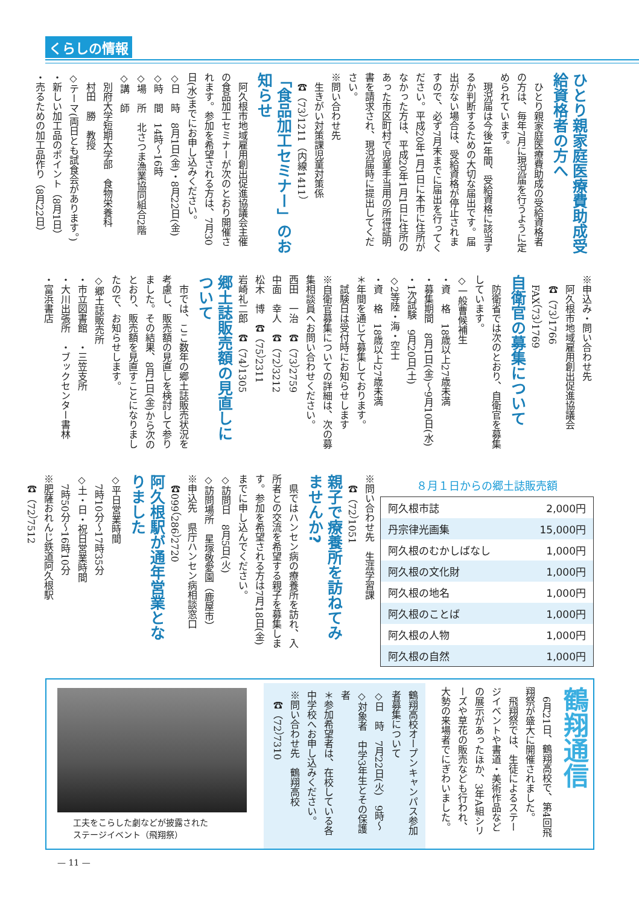くらしの情報
ひとり親家庭医療費助成受給資格者の方へ
　ひとり親家庭医療費助成の受給資格者の方は、毎年7月に現況届を行うように定められています。
　現況届は今後1年間、受給資格に該当するか判断するための大切な届出です。届出がない場合は、受給資格が停止されますので、必ず7月末までに届出を行ってください。平成20年1月1日に本市に住所がなかった方は、平成20年1月1日に住所のあった市区町村で児童手当用の所得証明書を請求され、現況届時に提出してください。
※問い合わせ先
　生きがい対策課児童対策係
　☎（73）1211（内線1411）
「食品加工セミナー」のお知らせ
　阿久根市地域雇用創出促進協議会主催の食品加工セミナーが次のとおり開催されます。参加を希望される方は、7月30日(水)までにお申し込みください。
◇日　時　8月1日(金)・8月22日(金)
◇時　間　14時～16時
◇場　所　北さつま漁業協同組合2階
◇講　師
　別府大学短期大学部　食物栄養科
　村田　勝　教授
◇テーマ(両日とも試食会があります。)
・新しい加工品のポイント（8月1日）
・売るための加工品作り（8月22日）
※申込み・問い合わせ先
　阿久根市地域雇用創出促進協議会
　☎（73）1766
　FAX（73）1769
自衛官の募集について
　防衛省では次のとおり、自衛官を募集しています。
◇一般曹候補生
・資　格　18歳以上27歳未満
・募集期間　8月1日(金)～9月10日(水)
・1次試験　9月20日(土)
◇2等陸・海・空士
・資　格　18歳以上27歳未満
＊年間を通じて募集しております。
　試験日は受付時にお知らせします
※自衛官募集についての詳細は、次の募集相談員へお問い合わせください。
西田　一治　☎（73）2759
中面　幸人　☎（72）3212
松木　博　☎（75）2311
岩崎礼二郎　☎（74）1305
郷土誌販売額の見直しについて
　市では、ここ数年の郷土誌販売状況を考慮し、販売額の見直しを検討して参りました。その結果、8月1日(金)から次のとおり、販売額を見直すことになりましたので、お知らせします。
◇郷土誌販売所
・市立図書館　・三笠支所
・大川出張所　・ブックセンター書林
・富浜書店
８月１日からの郷土誌販売額
| 阿久根市誌 | 2,000円 |
| 丹宗律光画集 | 15,000円 |
| 阿久根のむかしばなし | 1,000円 |
| 阿久根の文化財 | 1,000円 |
| 阿久根の地名 | 1,000円 |
| 阿久根のことば | 1,000円 |
| 阿久根の人物 | 1,000円 |
| 阿久根の自然 | 1,000円 |
※問い合わせ先　生涯学習課
　☎（72）1051
親子で療養所を訪ねてみませんか?
　県ではハンセン病の療養所を訪れ、入所者との交流を希望する親子を募集します。参加を希望される方は7月18日(金)までに申し込んでください。
◇訪問日　8月5日(火)
◇訪問場所　星塚敬愛園（鹿屋市）
※申込先　県庁ハンセン病相談窓口
　☎099（286）2720
阿久根駅が通年営業となりました
◇平日営業時間
　7時10分～17時35分
◇土・日・祝日営業時間
　7時50分～16時10分
※肥薩おれんじ鉄道阿久根駅
　☎（72）7512
鶴翔通信
　6月21日、鶴翔高校で、第4回飛翔祭が盛大に開催されました。
　飛翔祭では、生徒によるステージイベントや書道・美術作品などの展示があったほか、3年A組シリーズや草花の販売なども行われ、大勢の来場者でにぎわいました。
鶴翔高校オープンキャンパス参加者募集について
◇日　時　7月22日(火)　9時～
◇対象者　中学3年生とその保護者
＊参加希望者は、在校している各中学校へお申し込みください。
※問い合わせ先　鶴翔高校
　☎（72）7310
工夫をこらした劇などが披露された
ステージイベント（飛翔祭）
— 11 —